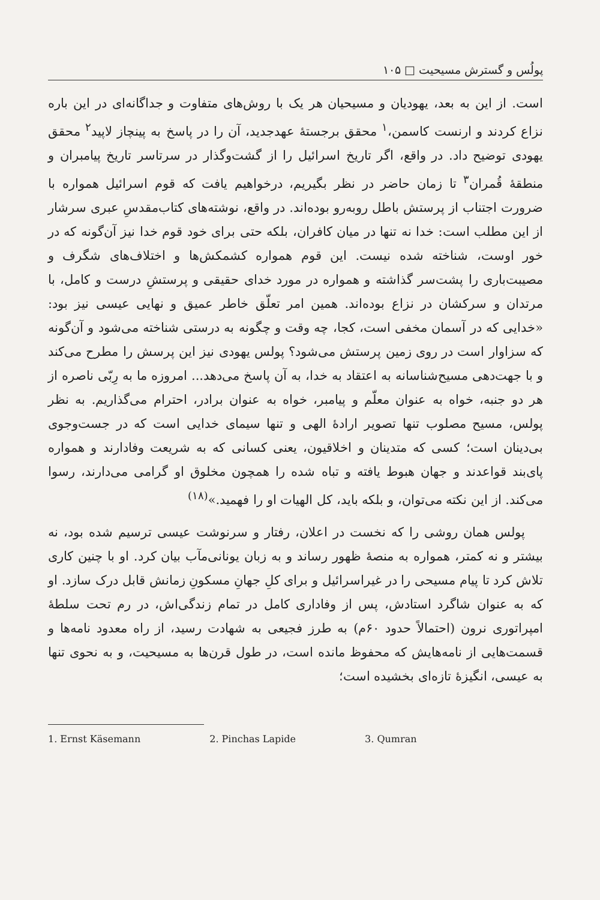پولُس و گسترش مسیحیت □ ۱۰۵
است. از این به بعد، یهودیان و مسیحیان هر یک با روش‌های متفاوت و جداگانه‌ای در این باره نزاع کردند و ارنست کاسمن،<sup>۱</sup> محقق برجستهٔ عهدجدید، آن را در پاسخ به پینچاز لاپید<sup>۲</sup> محقق یهودی توضیح داد. در واقع، اگر تاریخ اسرائیل را از گشت‌وگذار در سرتاسر تاریخ پیامبران و منطقهٔ قُمران<sup>۳</sup> تا زمان حاضر در نظر بگیریم، درخواهیم یافت که قوم اسرائیل همواره با ضرورت اجتناب از پرستش باطل روبه‌رو بوده‌اند. در واقع، نوشته‌های کتاب‌مقدسِ عبری سرشار از این مطلب است: خدا نه تنها در میان کافران، بلکه حتی برای خود قوم خدا نیز آن‌گونه که در خور اوست، شناخته شده نیست. این قوم همواره کشمکش‌ها و اختلاف‌های شگرف و مصیبت‌باری را پشت‌سر گذاشته و همواره در مورد خدای حقیقی و پرستشِ درست و کامل، با مرتدان و سرکشان در نزاع بوده‌اند. همین امر تعلّق خاطر عمیق و نهایی عیسی نیز بود: «خدایی که در آسمان مخفی است، کجا، چه وقت و چگونه به درستی شناخته می‌شود و آن‌گونه که سزاوار است در روی زمین پرستش می‌شود؟ پولس یهودی نیز این پرسش را مطرح می‌کند و با جهت‌دهی مسیح‌شناسانه به اعتقاد به خدا، به آن پاسخ می‌دهد... امروزه ما به رِبّی ناصره از هر دو جنبه، خواه به عنوان معلّم و پیامبر، خواه به عنوان برادر، احترام می‌گذاریم. به نظر پولس، مسیح مصلوب تنها تصویر ارادهٔ الهی و تنها سیمای خدایی است که در جست‌وجوی بی‌دینان است؛ کسی که متدینان و اخلاقیون، یعنی کسانی که به شریعت وفادارند و همواره پای‌بند قواعدند و جهان هبوط یافته و تباه شده را همچون مخلوق او گرامی می‌دارند، رسوا می‌کند. از این نکته می‌توان، و بلکه باید، کل الهیات او را فهمید.»<sup>(۱۸)</sup>
پولس همان روشی را که نخست در اعلان، رفتار و سرنوشت عیسی ترسیم شده بود، نه بیشتر و نه کمتر، همواره به منصهٔ ظهور رساند و به زبان یونانی‌مآب بیان کرد. او با چنین کاری تلاش کرد تا پیام مسیحی را در غیراسرائیل و برای کلِ جهانِ مسکونِ زمانش قابل درک سازد. او که به عنوان شاگرد استادش، پس از وفاداری کامل در تمام زندگی‌اش، در رم تحت سلطهٔ امپراتوری نرون (احتمالاً حدود ۶۰م) به طرز فجیعی به شهادت رسید، از راه معدود نامه‌ها و قسمت‌هایی از نامه‌هایش که محفوظ مانده است، در طول قرن‌ها به مسیحیت، و به نحوی تنها به عیسی، انگیزهٔ تازه‌ای بخشیده است؛
1. Ernst Käsemann 2. Pinchas Lapide 3. Qumran